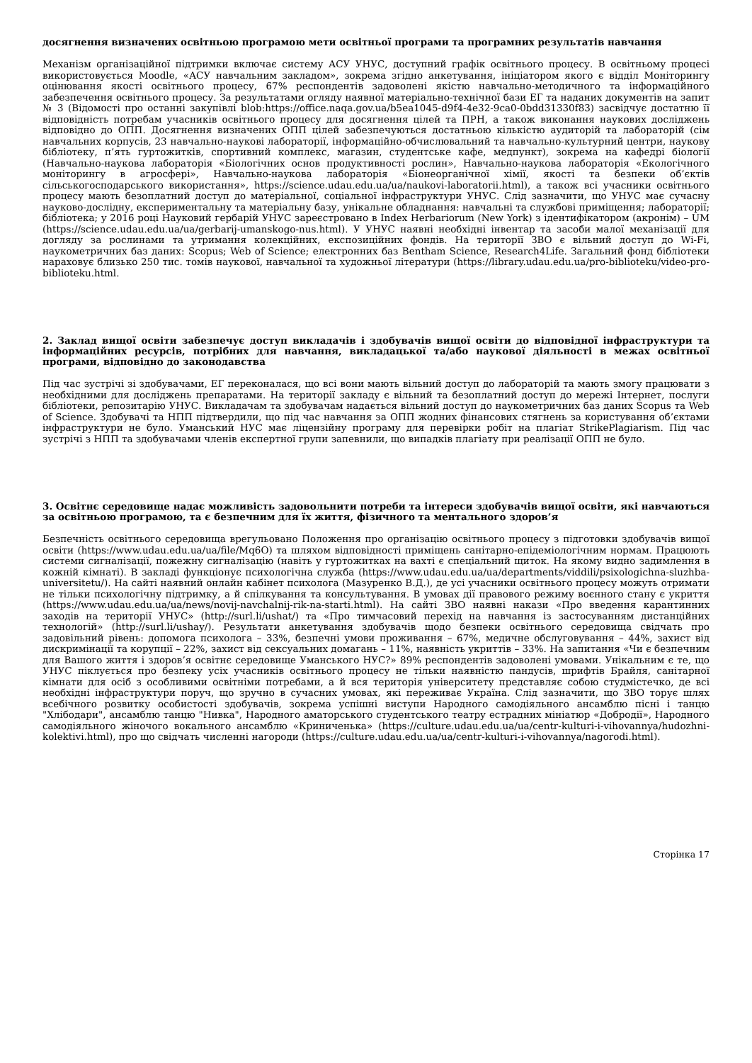досягнення визначених освітньою програмою мети освітньої програми та програмних результатів навчання
Механізм організаційної підтримки включає систему АСУ УНУС, доступний графік освітнього процесу. В освітньому процесі використовується Moodle, «АСУ навчальним закладом», зокрема згідно анкетування, ініціатором якого є відділ Моніторингу оцінювання якості освітнього процесу, 67% респондентів задоволені якістю навчально-методичного та інформаційного забезпечення освітнього процесу. За результатами огляду наявної матеріально-технічної бази ЕГ та наданих документів на запит № 3 (Відомості про останні закупівлі blob:https://office.naqa.gov.ua/b5ea1045-d9f4-4e32-9ca0-0bdd31330f83) засвідчує достатню її відповідність потребам учасників освітнього процесу для досягнення цілей та ПРН, а також виконання наукових досліджень відповідно до ОПП. Досягнення визначених ОПП цілей забезпечуються достатньою кількістю аудиторій та лабораторій (сім навчальних корпусів, 23 навчально-наукові лабораторії, інформаційно-обчислювальний та навчально-культурний центри, наукову бібліотеку, п’ять гуртожитків, спортивний комплекс, магазин, студентське кафе, медпункт), зокрема на кафедрі біології (Навчально-наукова лабораторія «Біологічних основ продуктивності рослин», Навчально-наукова лабораторія «Екологічного моніторингу в агросфері», Навчально-наукова лабораторія «Біонеорганічної хімії, якості та безпеки об’єктів сільськогосподарського використання», https://science.udau.edu.ua/ua/naukovi-laboratorii.html), а також всі учасники освітнього процесу мають безоплатний доступ до матеріальної, соціальної інфраструктури УНУС. Слід зазначити, що УНУС має сучасну науково-дослідну, експериментальну та матеріальну базу, унікальне обладнання: навчальні та службові приміщення; лабораторії; бібліотека; у 2016 році Науковий гербарій УНУС зареєстровано в Index Herbariorum (New York) з ідентифікатором (акронім) – UM (https://science.udau.edu.ua/ua/gerbarij-umanskogo-nus.html). У УНУС наявні необхідні інвентар та засоби малої механізації для догляду за рослинами та утримання колекційних, експозиційних фондів. На території ЗВО є вільний доступ до Wi-Fi, наукометричних баз даних: Scopus; Web of Science; електронних баз Bentham Science, Research4Life. Загальний фонд бібліотеки нараховує близько 250 тис. томів наукової, навчальної та художньої літератури (https://library.udau.edu.ua/pro-biblioteku/video-pro-biblioteku.html.
2. Заклад вищої освіти забезпечує доступ викладачів і здобувачів вищої освіти до відповідної інфраструктури та інформаційних ресурсів, потрібних для навчання, викладацької та/або наукової діяльності в межах освітньої програми, відповідно до законодавства
Під час зустрічі зі здобувачами, ЕГ переконалася, що всі вони мають вільний доступ до лабораторій та мають змогу працювати з необхідними для досліджень препаратами. На території закладу є вільний та безоплатний доступ до мережі Інтернет, послуги бібліотеки, репозитарію УНУС. Викладачам та здобувачам надається вільний доступ до наукометричних баз даних Scopus та Web of Science. Здобувачі та НПП підтвердили, що під час навчання за ОПП жодних фінансових стягнень за користування об’єктами інфраструктури не було. Уманський НУС має ліцензійну програму для перевірки робіт на плагіат StrikePlagiarism. Під час зустрічі з НПП та здобувачами членів експертної групи запевнили, що випадків плагіату при реалізації ОПП не було.
3. Освітнє середовище надає можливість задовольнити потреби та інтереси здобувачів вищої освіти, які навчаються за освітньою програмою, та є безпечним для їх життя, фізичного та ментального здоров’я
Безпечність освітнього середовища врегульовано Положення про організацію освітнього процесу з підготовки здобувачів вищої освіти (https://www.udau.edu.ua/ua/file/Mq6O) та шляхом відповідності приміщень санітарно-епідеміологічним нормам. Працюють системи сигналізації, пожежну сигналізацію (навіть у гуртожитках на вахті є спеціальний щиток. На якому видно задимлення в кожній кімнаті). В закладі функціонує психологічна служба (https://www.udau.edu.ua/ua/departments/viddili/psixologichna-sluzhba-universitetu/). На сайті наявний онлайн кабінет психолога (Мазуренко В.Д.), де усі учасники освітнього процесу можуть отримати не тільки психологічну підтримку, а й спілкування та консультування. В умовах дії правового режиму воєнного стану є укриття (https://www.udau.edu.ua/ua/news/novij-navchalnij-rik-na-starti.html). На сайті ЗВО наявні накази «Про введення карантинних заходів на території УНУС» (http://surl.li/ushat/) та «Про тимчасовий перехід на навчання із застосуванням дистанційних технологій» (http://surl.li/ushay/). Результати анкетування здобувачів щодо безпеки освітнього середовища свідчать про задовільний рівень: допомога психолога – 33%, безпечні умови проживання – 67%, медичне обслуговування – 44%, захист від дискримінації та корупції – 22%, захист від сексуальних домагань – 11%, наявність укриттів – 33%. На запитання «Чи є безпечним для Вашого життя і здоров’я освітнє середовище Уманського НУС?» 89% респондентів задоволені умовами. Унікальним є те, що УНУС піклується про безпеку усіх учасників освітнього процесу не тільки наявністю пандусів, шрифтів Брайля, санітарної кімнати для осіб з особливими освітніми потребами, а й вся територія університету представляє собою студмістечко, де всі необхідні інфраструктури поруч, що зручно в сучасних умовах, які переживає Україна. Слід зазначити, що ЗВО торує шлях всебічного розвитку особистості здобувачів, зокрема успішні виступи Народного самодіяльного ансамблю пісні і танцю "Хлібодари", ансамблю танцю "Нивка", Народного аматорського студентського театру естрадних мініатюр «Добродії», Народного самодіяльного жіночого вокального ансамблю «Криниченька» (https://culture.udau.edu.ua/ua/centr-kulturi-i-vihovannya/hudozhni-kolektivi.html), про що свідчать численні нагороди (https://culture.udau.edu.ua/ua/centr-kulturi-i-vihovannya/nagorodi.html).
Сторінка 17